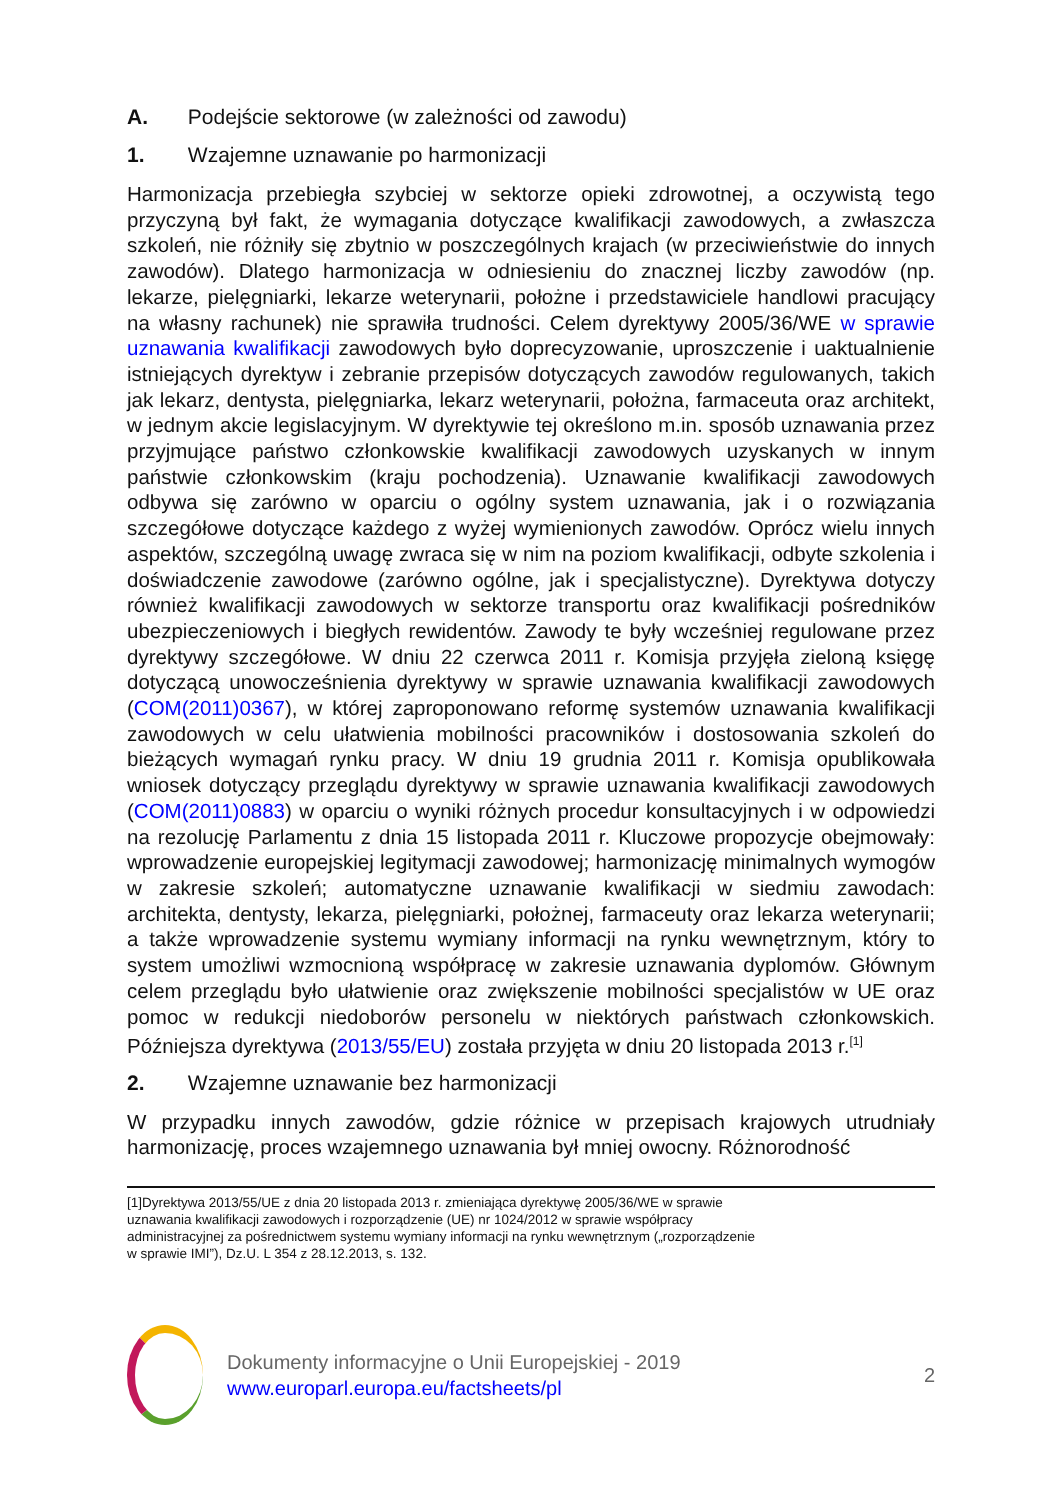A. Podejście sektorowe (w zależności od zawodu)
1. Wzajemne uznawanie po harmonizacji
Harmonizacja przebiegła szybciej w sektorze opieki zdrowotnej, a oczywistą tego przyczyną był fakt, że wymagania dotyczące kwalifikacji zawodowych, a zwłaszcza szkoleń, nie różniły się zbytnio w poszczególnych krajach (w przeciwieństwie do innych zawodów). Dlatego harmonizacja w odniesieniu do znacznej liczby zawodów (np. lekarze, pielęgniarki, lekarze weterynarii, położne i przedstawiciele handlowi pracujący na własny rachunek) nie sprawiła trudności. Celem dyrektywy 2005/36/WE w sprawie uznawania kwalifikacji zawodowych było doprecyzowanie, uproszczenie i uaktualnienie istniejących dyrektyw i zebranie przepisów dotyczących zawodów regulowanych, takich jak lekarz, dentysta, pielęgniarka, lekarz weterynarii, położna, farmaceuta oraz architekt, w jednym akcie legislacyjnym. W dyrektywie tej określono m.in. sposób uznawania przez przyjmujące państwo członkowskie kwalifikacji zawodowych uzyskanych w innym państwie członkowskim (kraju pochodzenia). Uznawanie kwalifikacji zawodowych odbywa się zarówno w oparciu o ogólny system uznawania, jak i o rozwiązania szczegółowe dotyczące każdego z wyżej wymienionych zawodów. Oprócz wielu innych aspektów, szczególną uwagę zwraca się w nim na poziom kwalifikacji, odbyte szkolenia i doświadczenie zawodowe (zarówno ogólne, jak i specjalistyczne). Dyrektywa dotyczy również kwalifikacji zawodowych w sektorze transportu oraz kwalifikacji pośredników ubezpieczeniowych i biegłych rewidentów. Zawody te były wcześniej regulowane przez dyrektywy szczegółowe. W dniu 22 czerwca 2011 r. Komisja przyjęła zieloną księgę dotyczącą unowocześnienia dyrektywy w sprawie uznawania kwalifikacji zawodowych (COM(2011)0367), w której zaproponowano reformę systemów uznawania kwalifikacji zawodowych w celu ułatwienia mobilności pracowników i dostosowania szkoleń do bieżących wymagań rynku pracy. W dniu 19 grudnia 2011 r. Komisja opublikowała wniosek dotyczący przeglądu dyrektywy w sprawie uznawania kwalifikacji zawodowych (COM(2011)0883) w oparciu o wyniki różnych procedur konsultacyjnych i w odpowiedzi na rezolucję Parlamentu z dnia 15 listopada 2011 r. Kluczowe propozycje obejmowały: wprowadzenie europejskiej legitymacji zawodowej; harmonizację minimalnych wymogów w zakresie szkoleń; automatyczne uznawanie kwalifikacji w siedmiu zawodach: architekta, dentysty, lekarza, pielęgniarki, położnej, farmaceuty oraz lekarza weterynarii; a także wprowadzenie systemu wymiany informacji na rynku wewnętrznym, który to system umożliwi wzmocnioną współpracę w zakresie uznawania dyplomów. Głównym celem przeglądu było ułatwienie oraz zwiększenie mobilności specjalistów w UE oraz pomoc w redukcji niedoborów personelu w niektórych państwach członkowskich. Późniejsza dyrektywa (2013/55/EU) została przyjęta w dniu 20 listopada 2013 r.<sup>[1]</sup>
2. Wzajemne uznawanie bez harmonizacji
W przypadku innych zawodów, gdzie różnice w przepisach krajowych utrudniały harmonizację, proces wzajemnego uznawania był mniej owocny. Różnorodność
[1]Dyrektywa 2013/55/UE z dnia 20 listopada 2013 r. zmieniająca dyrektywę 2005/36/WE w sprawie
uznawania kwalifikacji zawodowych i rozporządzenie (UE) nr 1024/2012 w sprawie współpracy
administracyjnej za pośrednictwem systemu wymiany informacji na rynku wewnętrznym („rozporządzenie
w sprawie IMI”), Dz.U. L 354 z 28.12.2013, s. 132.
Dokumenty informacyjne o Unii Europejskiej - 2019
www.europarl.europa.eu/factsheets/pl
2